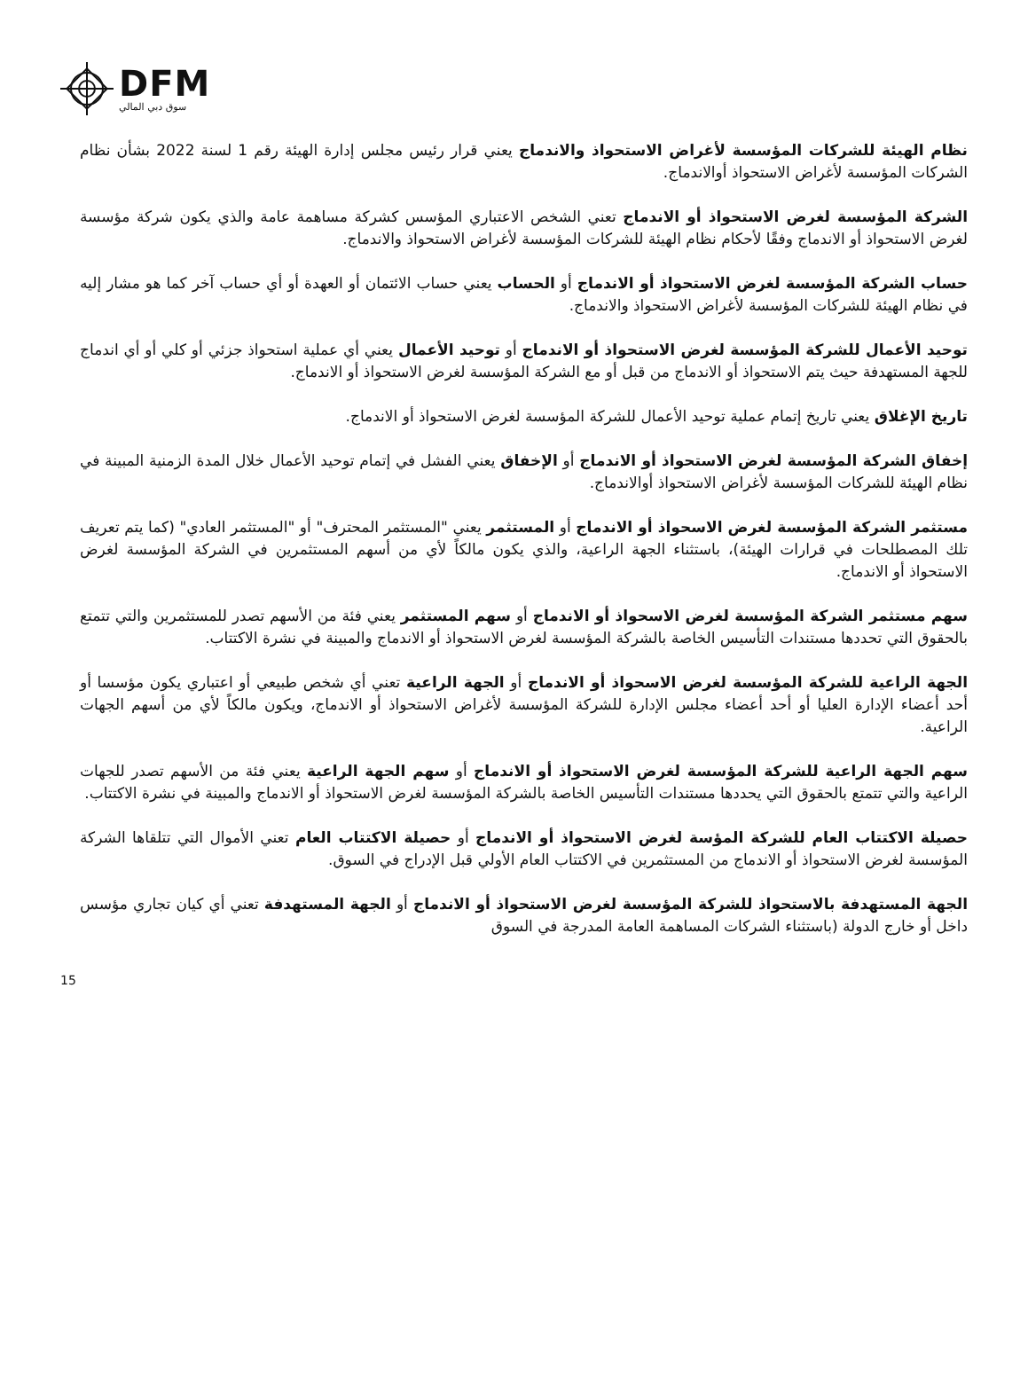DFM
سوق دبي المالي
نظام الهيئة للشركات المؤسسة لأغراض الاستحواذ والاندماج يعني قرار رئيس مجلس إدارة الهيئة رقم 1 لسنة 2022 بشأن نظام الشركات المؤسسة لأغراض الاستحواذ أوالاندماج.
الشركة المؤسسة لغرض الاستحواذ أو الاندماج تعني الشخص الاعتباري المؤسس كشركة مساهمة عامة والذي يكون شركة مؤسسة لغرض الاستحواذ أو الاندماج وفقًا لأحكام نظام الهيئة للشركات المؤسسة لأغراض الاستحواذ والاندماج.
حساب الشركة المؤسسة لغرض الاستحواذ أو الاندماج أو الحساب يعني حساب الائتمان أو العهدة أو أي حساب آخر كما هو مشار إليه في نظام الهيئة للشركات المؤسسة لأغراض الاستحواذ والاندماج.
توحيد الأعمال للشركة المؤسسة لغرض الاستحواذ أو الاندماج أو توحيد الأعمال يعني أي عملية استحواذ جزئي أو كلي أو أي اندماج للجهة المستهدفة حيث يتم الاستحواذ أو الاندماج من قبل أو مع الشركة المؤسسة لغرض الاستحواذ أو الاندماج.
تاريخ الإغلاق يعني تاريخ إتمام عملية توحيد الأعمال للشركة المؤسسة لغرض الاستحواذ أو الاندماج.
إخفاق الشركة المؤسسة لغرض الاستحواذ أو الاندماج أو الإخفاق يعني الفشل في إتمام توحيد الأعمال خلال المدة الزمنية المبينة في نظام الهيئة للشركات المؤسسة لأغراض الاستحواذ أوالاندماج.
مستثمر الشركة المؤسسة لغرض الاسحواذ أو الاندماج أو المستثمر يعني "المستثمر المحترف" أو "المستثمر العادي" (كما يتم تعريف تلك المصطلحات في قرارات الهيئة)، باستثناء الجهة الراعية، والذي يكون مالكاً لأي من أسهم المستثمرين في الشركة المؤسسة لغرض الاستحواذ أو الاندماج.
سهم مستثمر الشركة المؤسسة لغرض الاسحواذ أو الاندماج أو سهم المستثمر يعني فئة من الأسهم تصدر للمستثمرين والتي تتمتع بالحقوق التي تحددها مستندات التأسيس الخاصة بالشركة المؤسسة لغرض الاستحواذ أو الاندماج والمبينة في نشرة الاكتتاب.
الجهة الراعية للشركة المؤسسة لغرض الاسحواذ أو الاندماج أو الجهة الراعية تعني أي شخص طبيعي أو اعتباري يكون مؤسسا أو أحد أعضاء الإدارة العليا أو أحد أعضاء مجلس الإدارة للشركة المؤسسة لأغراض الاستحواذ أو الاندماج، ويكون مالكاً لأي من أسهم الجهات الراعية.
سهم الجهة الراعية للشركة المؤسسة لغرض الاستحواذ أو الاندماج أو سهم الجهة الراعية يعني فئة من الأسهم تصدر للجهات الراعية والتي تتمتع بالحقوق التي يحددها مستندات التأسيس الخاصة بالشركة المؤسسة لغرض الاستحواذ أو الاندماج والمبينة في نشرة الاكتتاب.
حصيلة الاكتتاب العام للشركة المؤسة لغرض الاستحواذ أو الاندماج أو حصيلة الاكتتاب العام تعني الأموال التي تتلقاها الشركة المؤسسة لغرض الاستحواذ أو الاندماج من المستثمرين في الاكتتاب العام الأولي قبل الإدراج في السوق.
الجهة المستهدفة بالاستحواذ للشركة المؤسسة لغرض الاستحواذ أو الاندماج أو الجهة المستهدفة تعني أي كيان تجاري مؤسس داخل أو خارج الدولة (باستثناء الشركات المساهمة العامة المدرجة في السوق
15